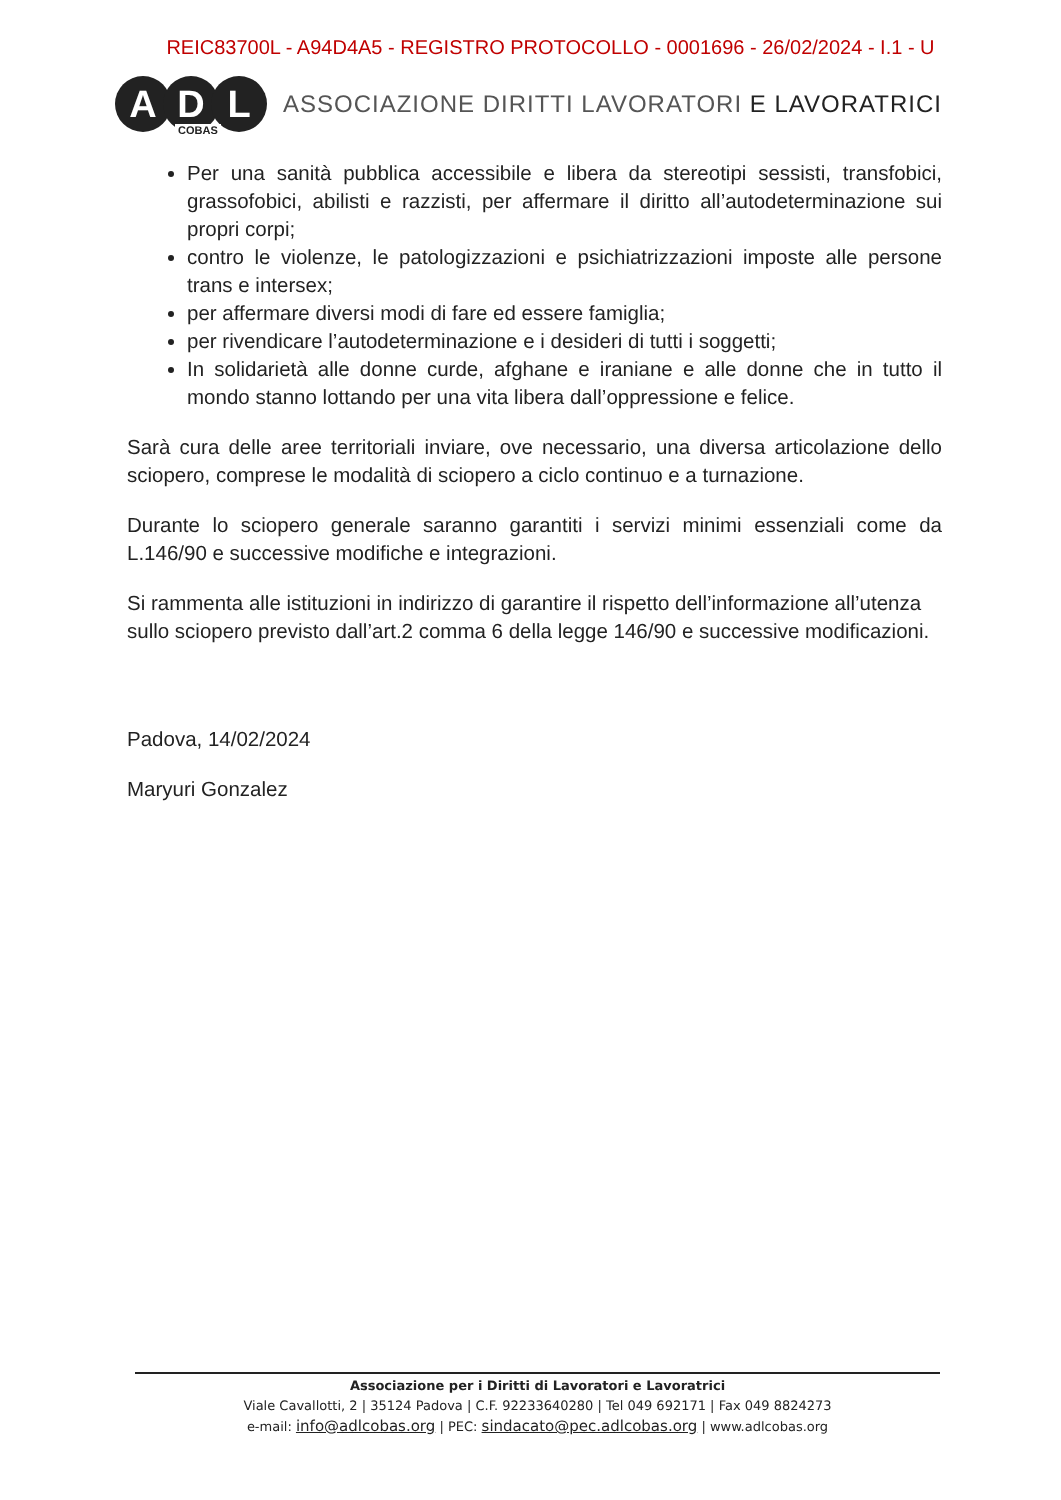REIC83700L - A94D4A5 - REGISTRO PROTOCOLLO - 0001696 - 26/02/2024 - I.1 - U
A D L
COBAS
ASSOCIAZIONE DIRITTI LAVORATORI E LAVORATRICI
Per una sanità pubblica accessibile e libera da stereotipi sessisti, transfobici, grassofobici, abilisti e razzisti, per affermare il diritto all’autodeterminazione sui propri corpi;
contro le violenze, le patologizzazioni e psichiatrizzazioni imposte alle persone trans e intersex;
per affermare diversi modi di fare ed essere famiglia;
per rivendicare l’autodeterminazione e i desideri di tutti i soggetti;
In solidarietà alle donne curde, afghane e iraniane e alle donne che in tutto il mondo stanno lottando per una vita libera dall’oppressione e felice.
Sarà cura delle aree territoriali inviare, ove necessario, una diversa articolazione dello sciopero, comprese le modalità di sciopero a ciclo continuo e a turnazione.
Durante lo sciopero generale saranno garantiti i servizi minimi essenziali come da L.146/90 e successive modifiche e integrazioni.
Si rammenta alle istituzioni in indirizzo di garantire il rispetto dell’informazione all’utenza sullo sciopero previsto dall’art.2 comma 6 della legge 146/90 e successive modificazioni.
Padova, 14/02/2024
Maryuri Gonzalez
Associazione per i Diritti di Lavoratori e Lavoratrici
Viale Cavallotti, 2 | 35124 Padova | C.F. 92233640280 | Tel 049 692171 | Fax 049 8824273
e-mail: info@adlcobas.org | PEC: sindacato@pec.adlcobas.org | www.adlcobas.org